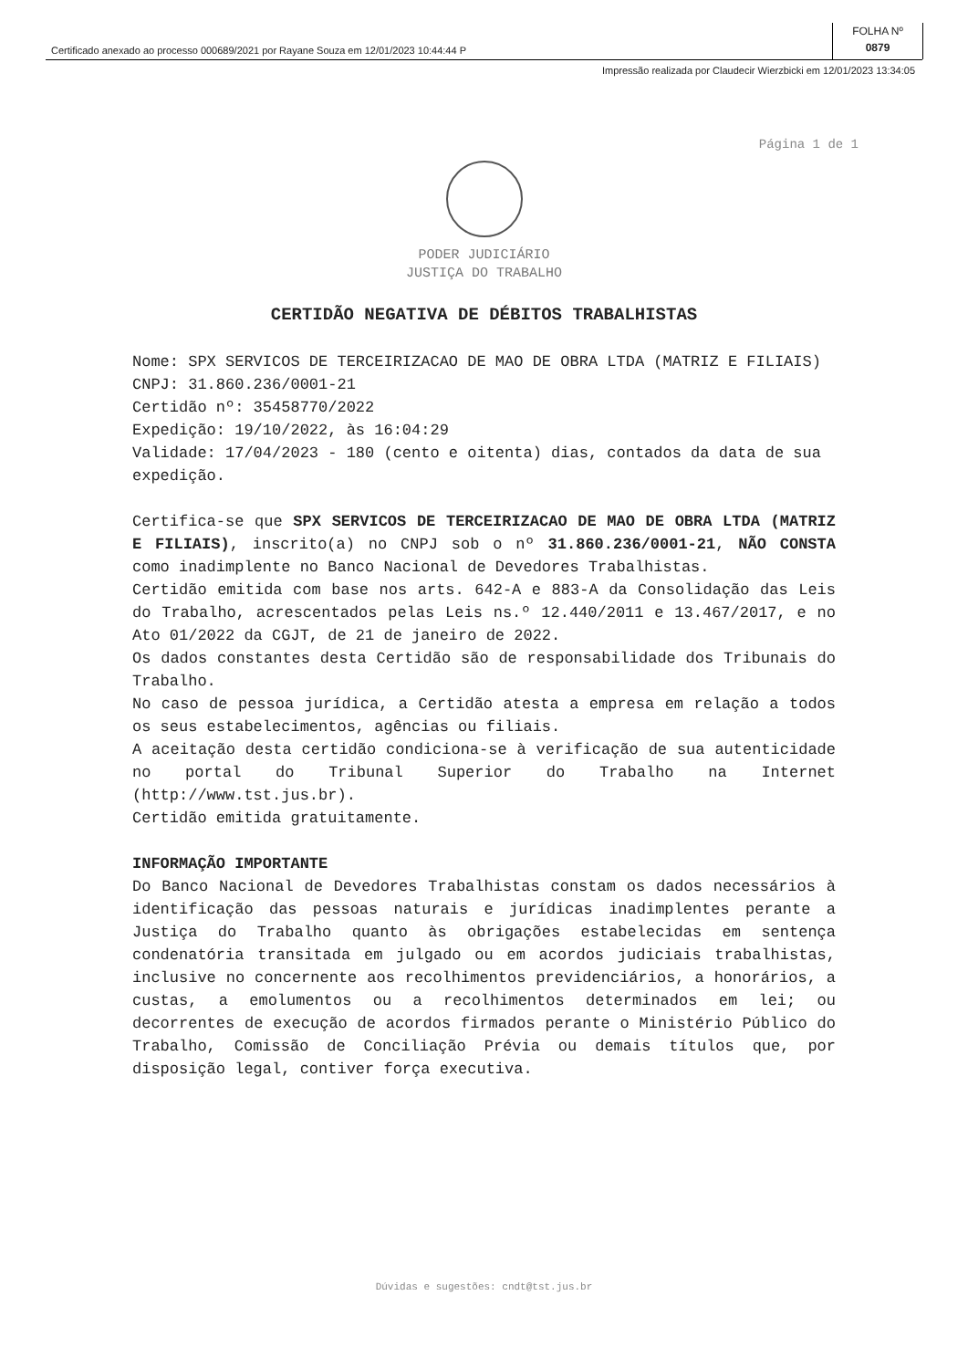Certificado anexado ao processo 000689/2021 por Rayane Souza em 12/01/2023 10:44:44 P
FOLHA Nº
0879
Impressão realizada por Claudecir Wierzbicki em 12/01/2023 13:34:05
Página 1 de 1
PODER JUDICIÁRIO
JUSTIÇA DO TRABALHO
CERTIDÃO NEGATIVA DE DÉBITOS TRABALHISTAS
Nome: SPX SERVICOS DE TERCEIRIZACAO DE MAO DE OBRA LTDA (MATRIZ E FILIAIS)
CNPJ: 31.860.236/0001-21
Certidão nº: 35458770/2022
Expedição: 19/10/2022, às 16:04:29
Validade: 17/04/2023 - 180 (cento e oitenta) dias, contados da data de sua expedição.
Certifica-se que SPX SERVICOS DE TERCEIRIZACAO DE MAO DE OBRA LTDA (MATRIZ E FILIAIS), inscrito(a) no CNPJ sob o nº 31.860.236/0001-21, NÃO CONSTA como inadimplente no Banco Nacional de Devedores Trabalhistas.
Certidão emitida com base nos arts. 642-A e 883-A da Consolidação das Leis do Trabalho, acrescentados pelas Leis ns.º 12.440/2011 e 13.467/2017, e no Ato 01/2022 da CGJT, de 21 de janeiro de 2022.
Os dados constantes desta Certidão são de responsabilidade dos Tribunais do Trabalho.
No caso de pessoa jurídica, a Certidão atesta a empresa em relação a todos os seus estabelecimentos, agências ou filiais.
A aceitação desta certidão condiciona-se à verificação de sua autenticidade no portal do Tribunal Superior do Trabalho na Internet (http://www.tst.jus.br).
Certidão emitida gratuitamente.
INFORMAÇÃO IMPORTANTE
Do Banco Nacional de Devedores Trabalhistas constam os dados necessários à identificação das pessoas naturais e jurídicas inadimplentes perante a Justiça do Trabalho quanto às obrigações estabelecidas em sentença condenatória transitada em julgado ou em acordos judiciais trabalhistas, inclusive no concernente aos recolhimentos previdenciários, a honorários, a custas, a emolumentos ou a recolhimentos determinados em lei; ou decorrentes de execução de acordos firmados perante o Ministério Público do Trabalho, Comissão de Conciliação Prévia ou demais títulos que, por disposição legal, contiver força executiva.
Dúvidas e sugestões: cndt@tst.jus.br